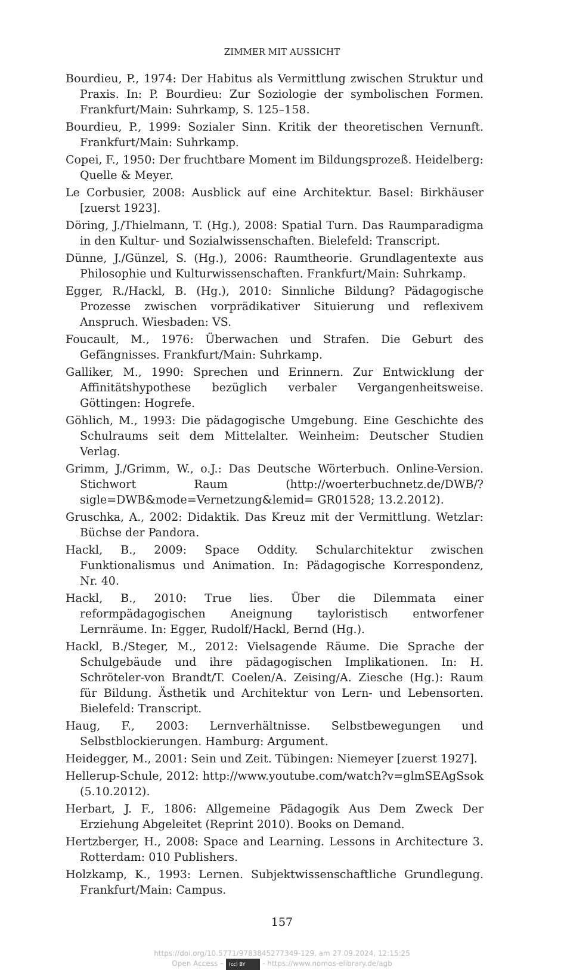ZIMMER MIT AUSSICHT
Bourdieu, P., 1974: Der Habitus als Vermittlung zwischen Struktur und Praxis. In: P. Bourdieu: Zur Soziologie der symbolischen Formen. Frankfurt/Main: Suhrkamp, S. 125–158.
Bourdieu, P., 1999: Sozialer Sinn. Kritik der theoretischen Vernunft. Frankfurt/Main: Suhrkamp.
Copei, F., 1950: Der fruchtbare Moment im Bildungsprozeß. Heidelberg: Quelle & Meyer.
Le Corbusier, 2008: Ausblick auf eine Architektur. Basel: Birkhäuser [zuerst 1923].
Döring, J./Thielmann, T. (Hg.), 2008: Spatial Turn. Das Raumparadigma in den Kultur- und Sozialwissenschaften. Bielefeld: Transcript.
Dünne, J./Günzel, S. (Hg.), 2006: Raumtheorie. Grundlagentexte aus Philosophie und Kulturwissenschaften. Frankfurt/Main: Suhrkamp.
Egger, R./Hackl, B. (Hg.), 2010: Sinnliche Bildung? Pädagogische Prozesse zwischen vorprädikativer Situierung und reflexivem Anspruch. Wiesbaden: VS.
Foucault, M., 1976: Überwachen und Strafen. Die Geburt des Gefängnisses. Frankfurt/Main: Suhrkamp.
Galliker, M., 1990: Sprechen und Erinnern. Zur Entwicklung der Affinitätshypothese bezüglich verbaler Vergangenheitsweise. Göttingen: Hogrefe.
Göhlich, M., 1993: Die pädagogische Umgebung. Eine Geschichte des Schulraums seit dem Mittelalter. Weinheim: Deutscher Studien Verlag.
Grimm, J./Grimm, W., o.J.: Das Deutsche Wörterbuch. Online-Version. Stichwort Raum (http://woerterbuchnetz.de/DWB/?sigle=DWB&mode=Vernetzung&lemid= GR01528; 13.2.2012).
Gruschka, A., 2002: Didaktik. Das Kreuz mit der Vermittlung. Wetzlar: Büchse der Pandora.
Hackl, B., 2009: Space Oddity. Schularchitektur zwischen Funktionalismus und Animation. In: Pädagogische Korrespondenz, Nr. 40.
Hackl, B., 2010: True lies. Über die Dilemmata einer reformpädagogischen Aneignung tayloristisch entworfener Lernräume. In: Egger, Rudolf/Hackl, Bernd (Hg.).
Hackl, B./Steger, M., 2012: Vielsagende Räume. Die Sprache der Schulgebäude und ihre pädagogischen Implikationen. In: H. Schröteler-von Brandt/T. Coelen/A. Zeising/A. Ziesche (Hg.): Raum für Bildung. Ästhetik und Architektur von Lern- und Lebensorten. Bielefeld: Transcript.
Haug, F., 2003: Lernverhältnisse. Selbstbewegungen und Selbstblockierungen. Hamburg: Argument.
Heidegger, M., 2001: Sein und Zeit. Tübingen: Niemeyer [zuerst 1927].
Hellerup-Schule, 2012: http://www.youtube.com/watch?v=glmSEAgSsok (5.10.2012).
Herbart, J. F., 1806: Allgemeine Pädagogik Aus Dem Zweck Der Erziehung Abgeleitet (Reprint 2010). Books on Demand.
Hertzberger, H., 2008: Space and Learning. Lessons in Architecture 3. Rotterdam: 010 Publishers.
Holzkamp, K., 1993: Lernen. Subjektwissenschaftliche Grundlegung. Frankfurt/Main: Campus.
157
https://doi.org/10.5771/9783845277349-129, am 27.09.2024, 12:15:25
Open Access – (cc) BY - https://www.nomos-elibrary.de/agb